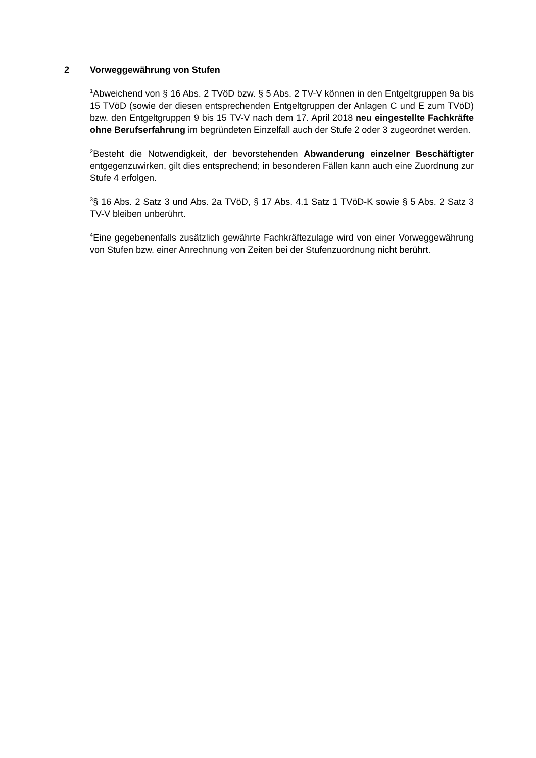2 Vorweggewährung von Stufen
<sup>1</sup> Abweichend von § 16 Abs. 2 TVöD bzw. § 5 Abs. 2 TV-V können in den Entgeltgruppen 9a bis 15 TVöD (sowie der diesen entsprechenden Entgeltgruppen der Anlagen C und E zum TVöD) bzw. den Entgeltgruppen 9 bis 15 TV-V nach dem 17. April 2018 neu eingestellte Fachkräfte ohne Berufserfahrung im begründeten Einzelfall auch der Stufe 2 oder 3 zugeordnet werden.
<sup>2</sup> Besteht die Notwendigkeit, der bevorstehenden Abwanderung einzelner Beschäftigter entgegenzuwirken, gilt dies entsprechend; in besonderen Fällen kann auch eine Zuordnung zur Stufe 4 erfolgen.
<sup>3</sup> § 16 Abs. 2 Satz 3 und Abs. 2a TVöD, § 17 Abs. 4.1 Satz 1 TVöD-K sowie § 5 Abs. 2 Satz 3 TV-V bleiben unberührt.
<sup>4</sup> Eine gegebenenfalls zusätzlich gewährte Fachkräftezulage wird von einer Vorweggewährung von Stufen bzw. einer Anrechnung von Zeiten bei der Stufenzuordnung nicht berührt.